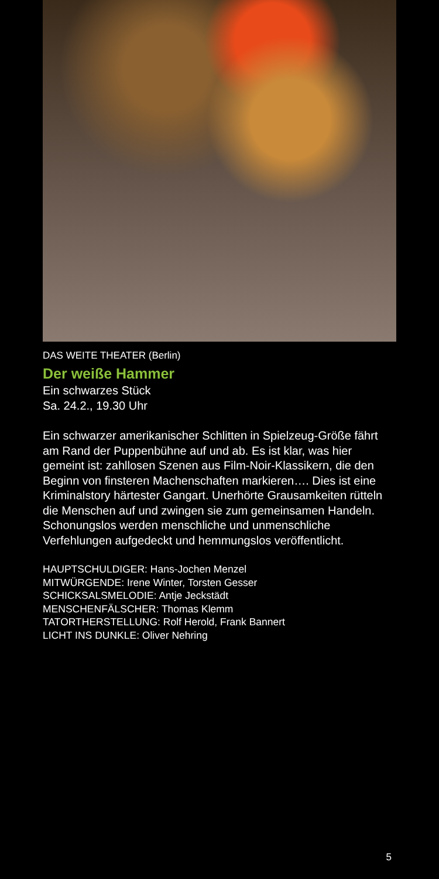DAS WEITE THEATER (Berlin)
Der weiße Hammer
Ein schwarzes Stück
Sa. 24.2., 19.30 Uhr
Ein schwarzer amerikanischer Schlitten in Spielzeug-Größe fährt am Rand der Puppenbühne auf und ab. Es ist klar, was hier gemeint ist: zahllosen Szenen aus Film-Noir-Klassikern, die den Beginn von finsteren Machenschaften markieren…. Dies ist eine Kriminalstory härtester Gangart. Unerhörte Grausamkeiten rütteln die Menschen auf und zwingen sie zum gemeinsamen Handeln. Schonungslos werden menschliche und unmenschliche Verfehlungen aufgedeckt und hemmungslos veröffentlicht.
HAUPTSCHULDIGER: Hans-Jochen Menzel
MITWÜRGENDE: Irene Winter, Torsten Gesser
SCHICKSALSMELODIE: Antje Jeckstädt
MENSCHENFÄLSCHER: Thomas Klemm
TATORTHERSTELLUNG: Rolf Herold, Frank Bannert
LICHT INS DUNKLE: Oliver Nehring
5